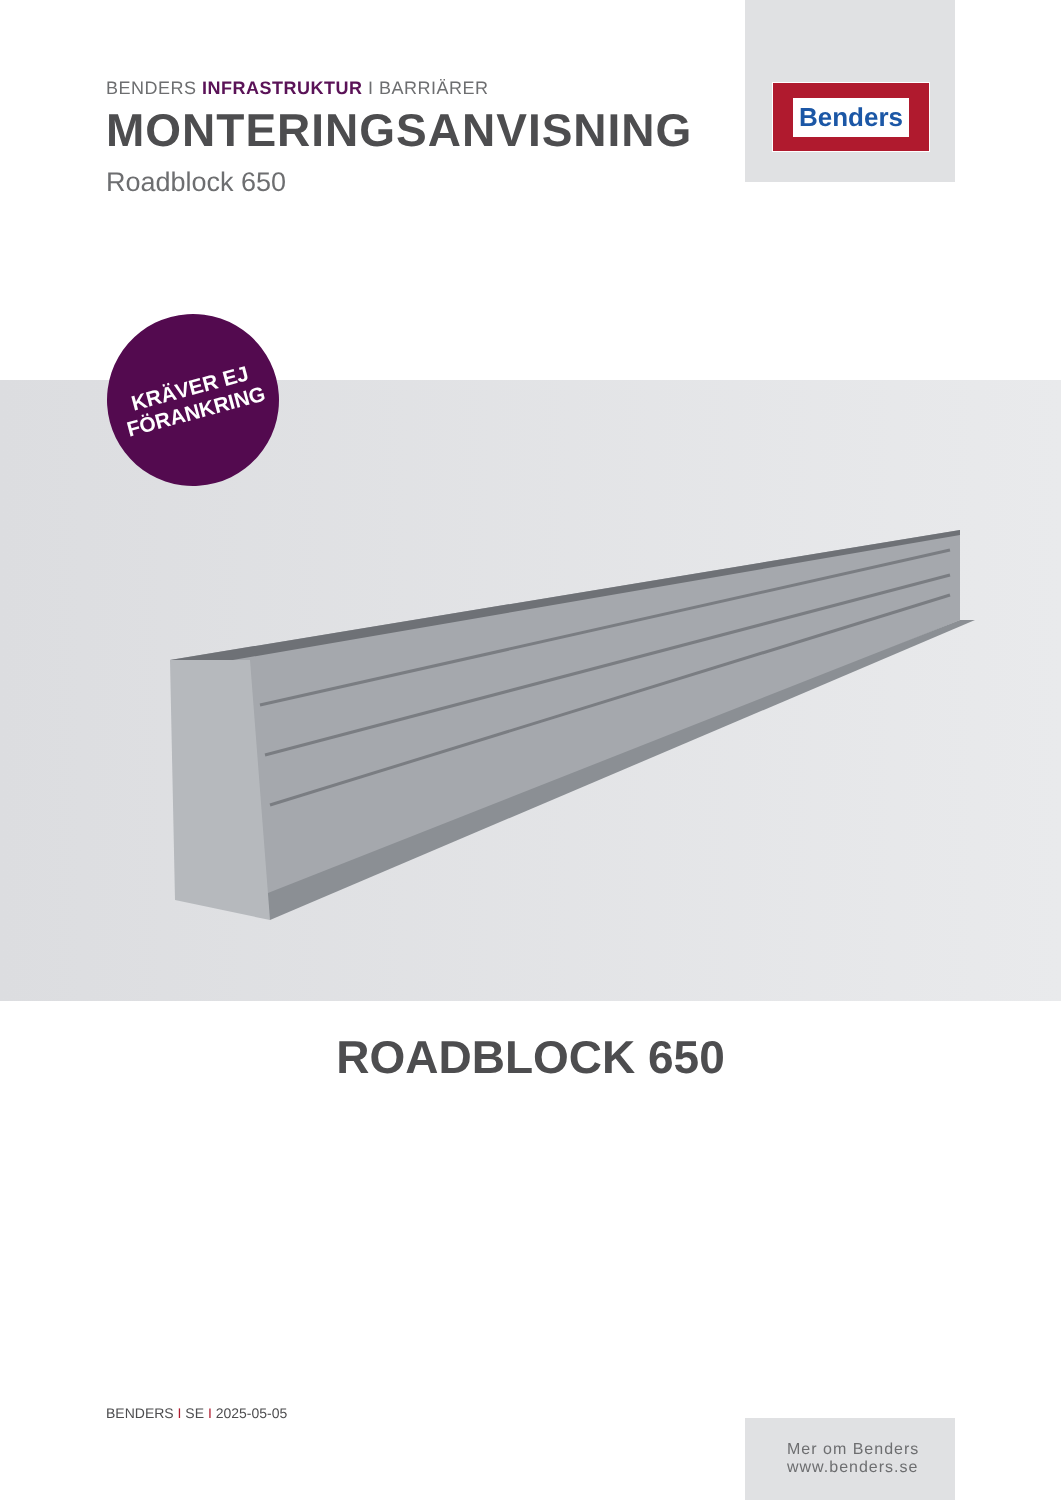Benders
BENDERS INFRASTRUKTUR I BARRIÄRER
MONTERINGSANVISNING
Roadblock 650
KRÄVER EJ
FÖRANKRING
ROADBLOCK 650
BENDERS I SE I 2025-05-05
Mer om Benders
www.benders.se